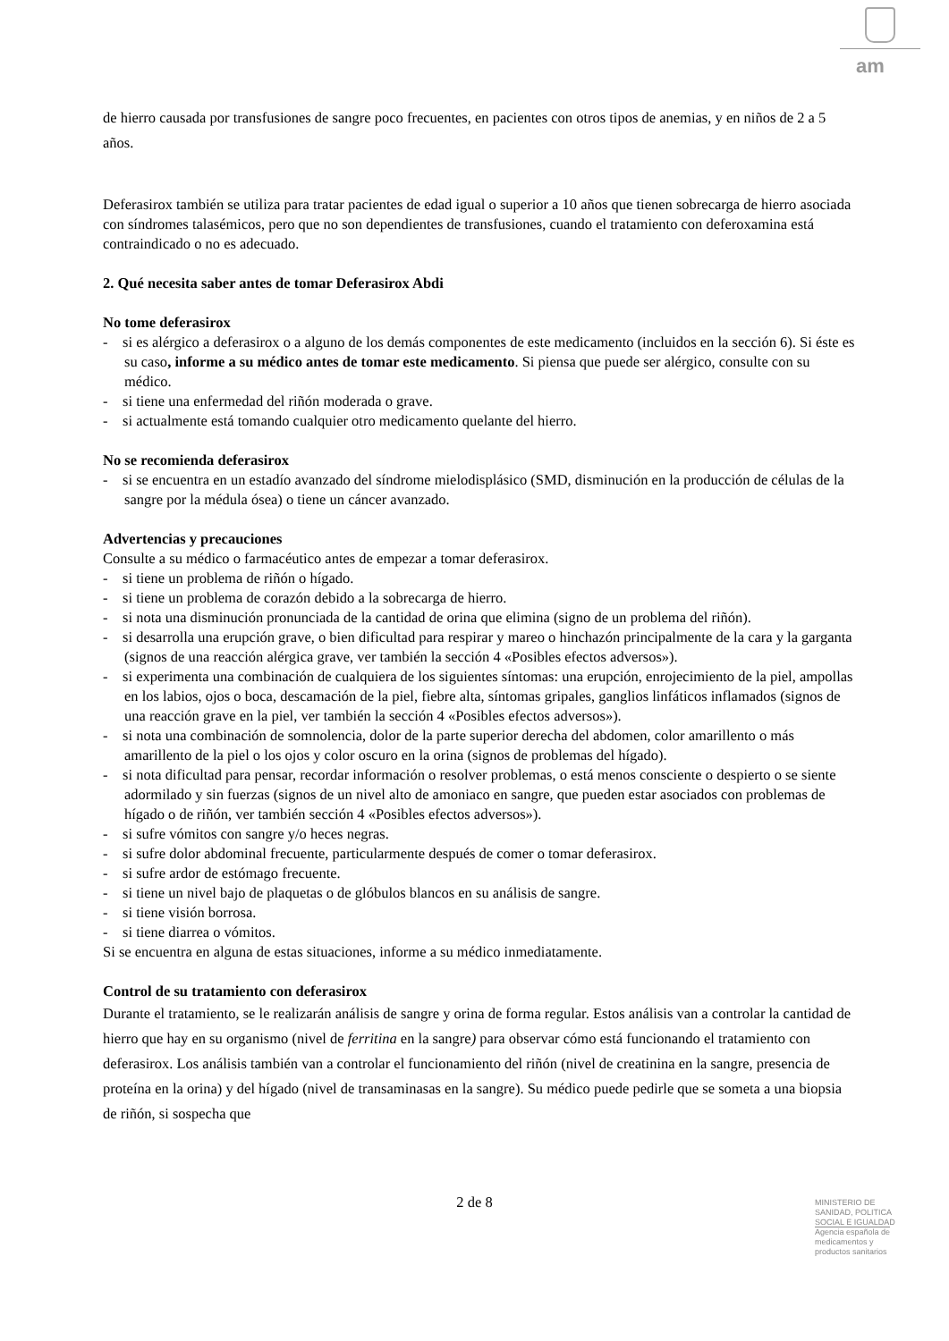am
de hierro causada por transfusiones de sangre poco frecuentes, en pacientes con otros tipos de anemias, y en niños de 2 a 5 años.
Deferasirox también se utiliza para tratar pacientes de edad igual o superior a 10 años que tienen sobrecarga de hierro asociada con síndromes talasémicos, pero que no son dependientes de transfusiones, cuando el tratamiento con deferoxamina está contraindicado o no es adecuado.
2. Qué necesita saber antes de tomar Deferasirox Abdi
No tome deferasirox
- si es alérgico a deferasirox o a alguno de los demás componentes de este medicamento (incluidos en la sección 6). Si éste es su caso, informe a su médico antes de tomar este medicamento. Si piensa que puede ser alérgico, consulte con su médico.
- si tiene una enfermedad del riñón moderada o grave.
- si actualmente está tomando cualquier otro medicamento quelante del hierro.
No se recomienda deferasirox
- si se encuentra en un estadío avanzado del síndrome mielodisplásico (SMD, disminución en la producción de células de la sangre por la médula ósea) o tiene un cáncer avanzado.
Advertencias y precauciones
Consulte a su médico o farmacéutico antes de empezar a tomar deferasirox.
- si tiene un problema de riñón o hígado.
- si tiene un problema de corazón debido a la sobrecarga de hierro.
- si nota una disminución pronunciada de la cantidad de orina que elimina (signo de un problema del riñón).
- si desarrolla una erupción grave, o bien dificultad para respirar y mareo o hinchazón principalmente de la cara y la garganta (signos de una reacción alérgica grave, ver también la sección 4 «Posibles efectos adversos»).
- si experimenta una combinación de cualquiera de los siguientes síntomas: una erupción, enrojecimiento de la piel, ampollas en los labios, ojos o boca, descamación de la piel, fiebre alta, síntomas gripales, ganglios linfáticos inflamados (signos de una reacción grave en la piel, ver también la sección 4 «Posibles efectos adversos»).
- si nota una combinación de somnolencia, dolor de la parte superior derecha del abdomen, color amarillento o más amarillento de la piel o los ojos y color oscuro en la orina (signos de problemas del hígado).
- si nota dificultad para pensar, recordar información o resolver problemas, o está menos consciente o despierto o se siente adormilado y sin fuerzas (signos de un nivel alto de amoniaco en sangre, que pueden estar asociados con problemas de hígado o de riñón, ver también sección 4 «Posibles efectos adversos»).
- si sufre vómitos con sangre y/o heces negras.
- si sufre dolor abdominal frecuente, particularmente después de comer o tomar deferasirox.
- si sufre ardor de estómago frecuente.
- si tiene un nivel bajo de plaquetas o de glóbulos blancos en su análisis de sangre.
- si tiene visión borrosa.
- si tiene diarrea o vómitos.
Si se encuentra en alguna de estas situaciones, informe a su médico inmediatamente.
Control de su tratamiento con deferasirox
Durante el tratamiento, se le realizarán análisis de sangre y orina de forma regular. Estos análisis van a controlar la cantidad de hierro que hay en su organismo (nivel de ferritina en la sangre) para observar cómo está funcionando el tratamiento con deferasirox. Los análisis también van a controlar el funcionamiento del riñón (nivel de creatinina en la sangre, presencia de proteína en la orina) y del hígado (nivel de transaminasas en la sangre). Su médico puede pedirle que se someta a una biopsia de riñón, si sospecha que
2 de 8
MINISTERIO DE
SANIDAD, POLITICA
SOCIAL E IGUALDAD
Agencia española de
medicamentos y
productos sanitarios